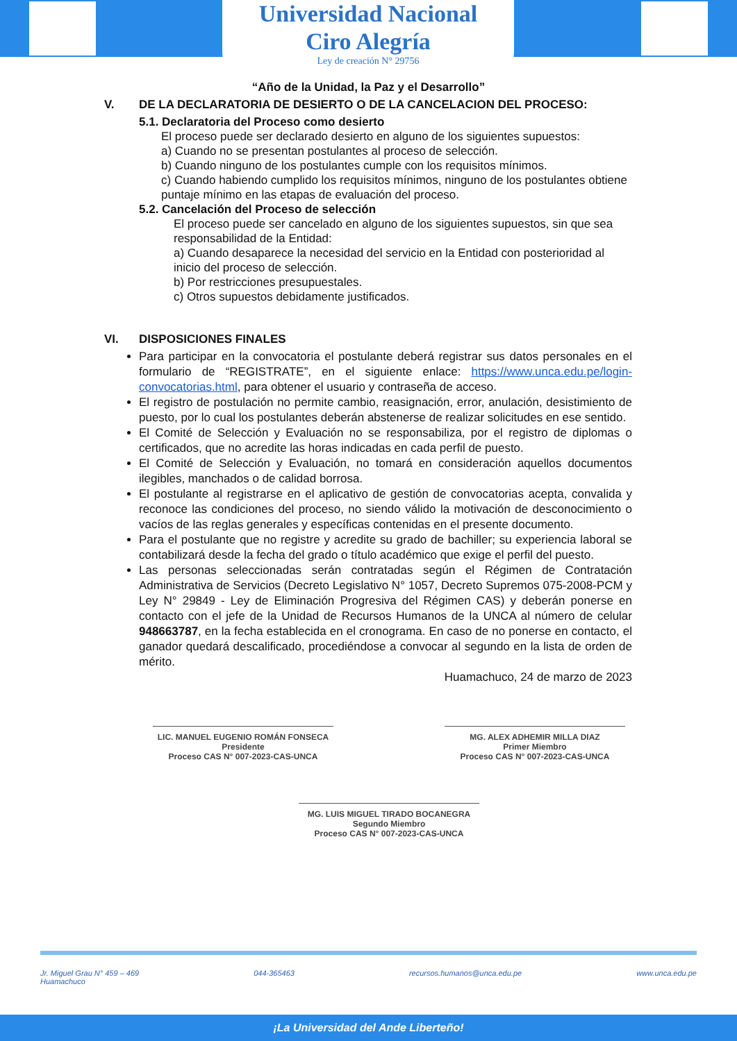Universidad Nacional
Ciro Alegría
Ley de creación N° 29756
“Año de la Unidad, la Paz y el Desarrollo”
V. DE LA DECLARATORIA DE DESIERTO O DE LA CANCELACION DEL PROCESO:
5.1. Declaratoria del Proceso como desierto
El proceso puede ser declarado desierto en alguno de los siguientes supuestos:
a) Cuando no se presentan postulantes al proceso de selección.
b) Cuando ninguno de los postulantes cumple con los requisitos mínimos.
c) Cuando habiendo cumplido los requisitos mínimos, ninguno de los postulantes obtiene puntaje mínimo en las etapas de evaluación del proceso.
5.2. Cancelación del Proceso de selección
El proceso puede ser cancelado en alguno de los siguientes supuestos, sin que sea responsabilidad de la Entidad:
a) Cuando desaparece la necesidad del servicio en la Entidad con posterioridad al inicio del proceso de selección.
b) Por restricciones presupuestales.
c) Otros supuestos debidamente justificados.
VI. DISPOSICIONES FINALES
Para participar en la convocatoria el postulante deberá registrar sus datos personales en el formulario de “REGISTRATE”, en el siguiente enlace: https://www.unca.edu.pe/login-convocatorias.html, para obtener el usuario y contraseña de acceso.
El registro de postulación no permite cambio, reasignación, error, anulación, desistimiento de puesto, por lo cual los postulantes deberán abstenerse de realizar solicitudes en ese sentido.
El Comité de Selección y Evaluación no se responsabiliza, por el registro de diplomas o certificados, que no acredite las horas indicadas en cada perfil de puesto.
El Comité de Selección y Evaluación, no tomará en consideración aquellos documentos ilegibles, manchados o de calidad borrosa.
El postulante al registrarse en el aplicativo de gestión de convocatorias acepta, convalida y reconoce las condiciones del proceso, no siendo válido la motivación de desconocimiento o vacíos de las reglas generales y específicas contenidas en el presente documento.
Para el postulante que no registre y acredite su grado de bachiller; su experiencia laboral se contabilizará desde la fecha del grado o título académico que exige el perfil del puesto.
Las personas seleccionadas serán contratadas según el Régimen de Contratación Administrativa de Servicios (Decreto Legislativo N° 1057, Decreto Supremos 075-2008-PCM y Ley N° 29849 - Ley de Eliminación Progresiva del Régimen CAS) y deberán ponerse en contacto con el jefe de la Unidad de Recursos Humanos de la UNCA al número de celular 948663787, en la fecha establecida en el cronograma. En caso de no ponerse en contacto, el ganador quedará descalificado, procediéndose a convocar al segundo en la lista de orden de mérito.
Huamachuco, 24 de marzo de 2023
LIC. MANUEL EUGENIO ROMÁN FONSECA
Presidente
Proceso CAS N° 007-2023-CAS-UNCA
MG. ALEX ADHEMIR MILLA DIAZ
Primer Miembro
Proceso CAS N° 007-2023-CAS-UNCA
MG. LUIS MIGUEL TIRADO BOCANEGRA
Segundo Miembro
Proceso CAS N° 007-2023-CAS-UNCA
Jr. Miguel Grau N° 459 – 469
Huamachuco 044-365463 recursos.humanos@unca.edu.pe www.unca.edu.pe
¡La Universidad del Ande Liberteño!